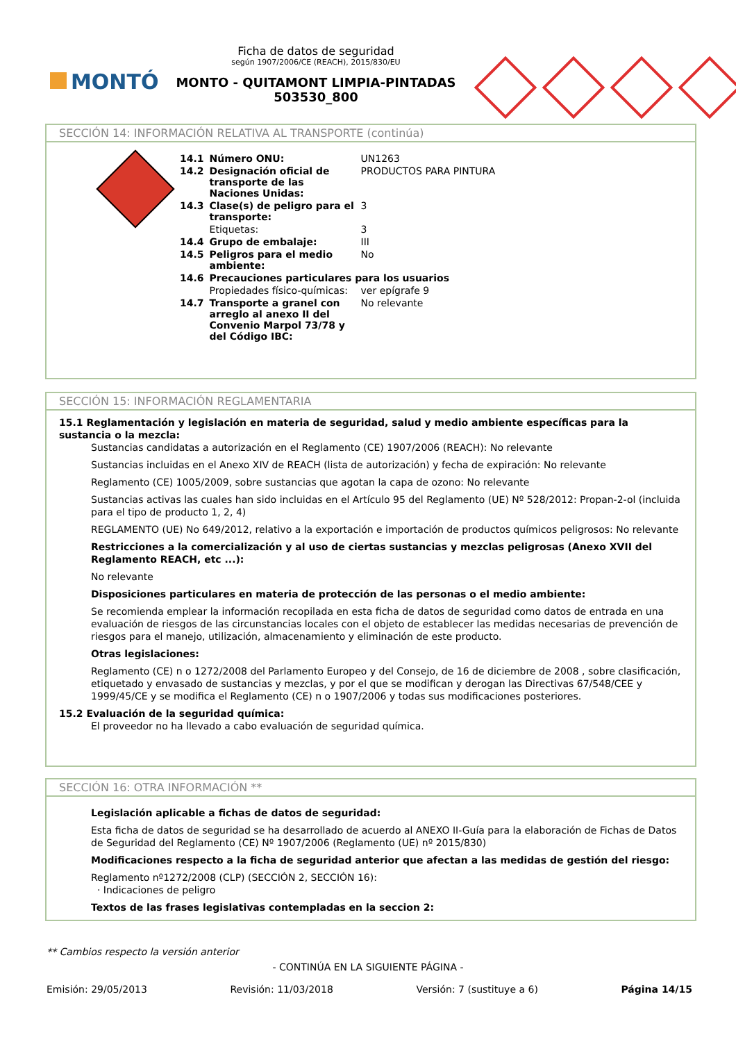MONTÓ
Ficha de datos de seguridad
según 1907/2006/CE (REACH), 2015/830/EU
MONTO - QUITAMONT LIMPIA-PINTADAS
503530_800
SECCIÓN 14: INFORMACIÓN RELATIVA AL TRANSPORTE (continúa)
| 14.1 | Número ONU: | UN1263 |
| 14.2 | Designación oficial de transporte de las Naciones Unidas: | PRODUCTOS PARA PINTURA |
| 14.3 | Clase(s) de peligro para el transporte: | 3 |
| | Etiquetas: | 3 |
| 14.4 | Grupo de embalaje: | III |
| 14.5 | Peligros para el medio ambiente: | No |
| 14.6 | Precauciones particulares para los usuarios | |
| | Propiedades físico-químicas: | ver epígrafe 9 |
| 14.7 | Transporte a granel con arreglo al anexo II del Convenio Marpol 73/78 y del Código IBC: | No relevante |
SECCIÓN 15: INFORMACIÓN REGLAMENTARIA
15.1 Reglamentación y legislación en materia de seguridad, salud y medio ambiente específicas para la sustancia o la mezcla:
Sustancias candidatas a autorización en el Reglamento (CE) 1907/2006 (REACH): No relevante
Sustancias incluidas en el Anexo XIV de REACH (lista de autorización) y fecha de expiración: No relevante
Reglamento (CE) 1005/2009, sobre sustancias que agotan la capa de ozono: No relevante
Sustancias activas las cuales han sido incluidas en el Artículo 95 del Reglamento (UE) Nº 528/2012: Propan-2-ol (incluida para el tipo de producto 1, 2, 4)
REGLAMENTO (UE) No 649/2012, relativo a la exportación e importación de productos químicos peligrosos: No relevante
Restricciones a la comercialización y al uso de ciertas sustancias y mezclas peligrosas (Anexo XVII del Reglamento REACH, etc ...):
No relevante
Disposiciones particulares en materia de protección de las personas o el medio ambiente:
Se recomienda emplear la información recopilada en esta ficha de datos de seguridad como datos de entrada en una evaluación de riesgos de las circunstancias locales con el objeto de establecer las medidas necesarias de prevención de riesgos para el manejo, utilización, almacenamiento y eliminación de este producto.
Otras legislaciones:
Reglamento (CE) n o 1272/2008 del Parlamento Europeo y del Consejo, de 16 de diciembre de 2008 , sobre clasificación, etiquetado y envasado de sustancias y mezclas, y por el que se modifican y derogan las Directivas 67/548/CEE y 1999/45/CE y se modifica el Reglamento (CE) n o 1907/2006 y todas sus modificaciones posteriores.
15.2 Evaluación de la seguridad química:
El proveedor no ha llevado a cabo evaluación de seguridad química.
SECCIÓN 16: OTRA INFORMACIÓN **
Legislación aplicable a fichas de datos de seguridad:
Esta ficha de datos de seguridad se ha desarrollado de acuerdo al ANEXO II-Guía para la elaboración de Fichas de Datos de Seguridad del Reglamento (CE) Nº 1907/2006 (Reglamento (UE) nº 2015/830)
Modificaciones respecto a la ficha de seguridad anterior que afectan a las medidas de gestión del riesgo:
Reglamento nº1272/2008 (CLP) (SECCIÓN 2, SECCIÓN 16):
· Indicaciones de peligro
Textos de las frases legislativas contempladas en la seccion 2:
** Cambios respecto la versión anterior
- CONTINÚA EN LA SIGUIENTE PÁGINA -
Emisión: 29/05/2013 Revisión: 11/03/2018 Versión: 7 (sustituye a 6) Página 14/15